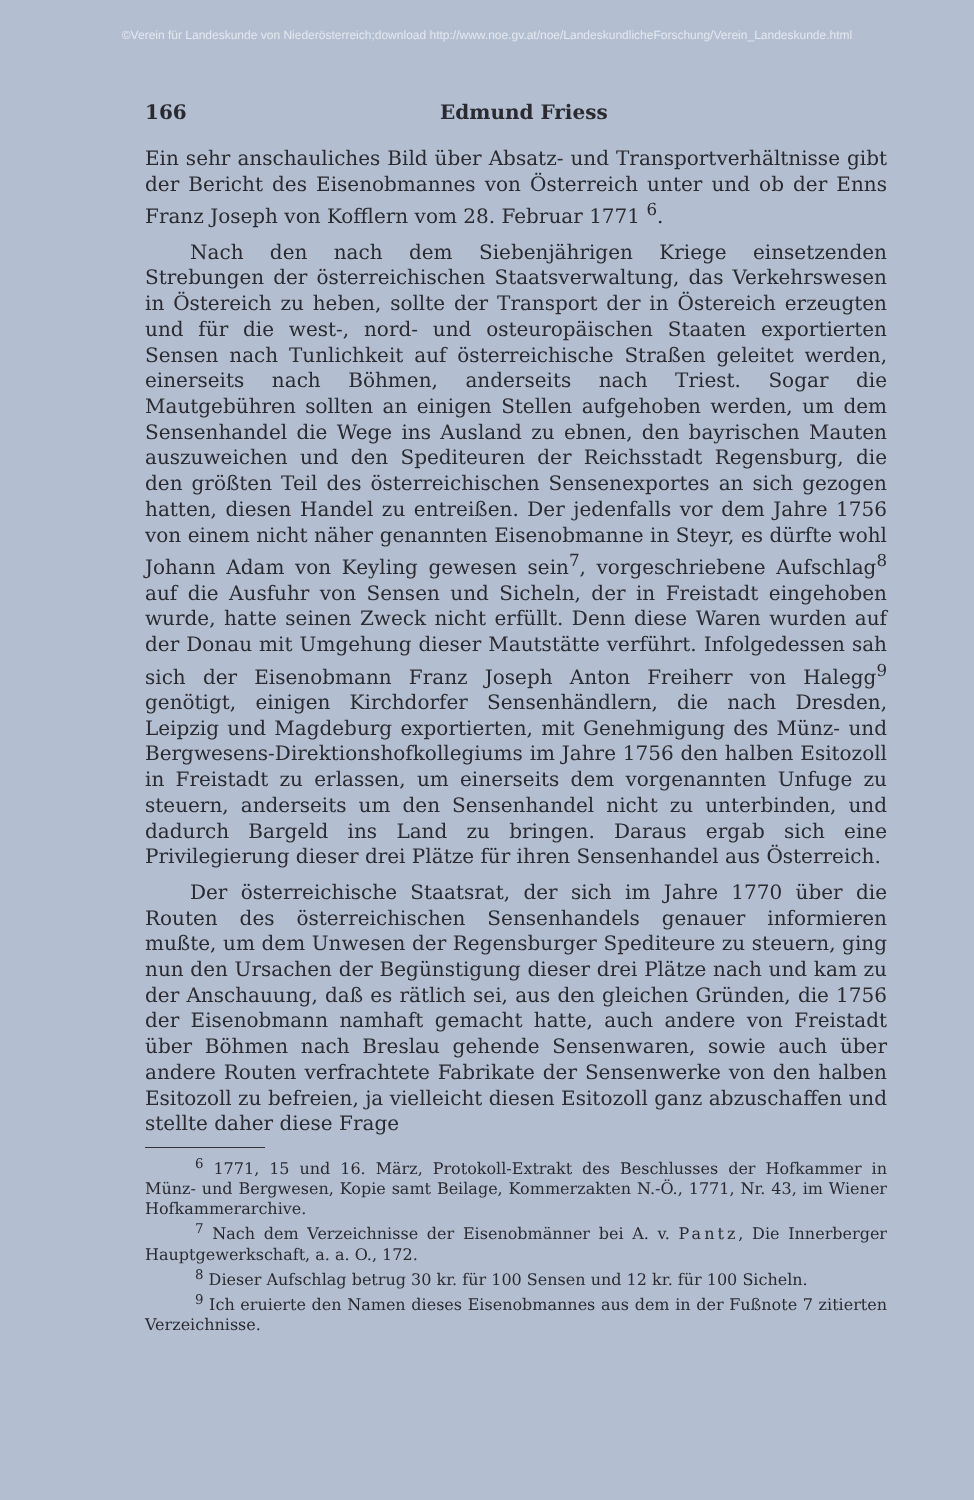©Verein für Landeskunde von Niederösterreich;download http://www.noe.gv.at/noe/LandeskundlicheForschung/Verein_Landeskunde.html
166 Edmund Friess
Ein sehr anschauliches Bild über Absatz- und Transportverhältnisse gibt der Bericht des Eisenobmannes von Österreich unter und ob der Enns Franz Joseph von Kofflern vom 28. Februar 1771 <sup>6</sup>.
Nach den nach dem Siebenjährigen Kriege einsetzenden Strebungen der österreichischen Staatsverwaltung, das Verkehrswesen in Östereich zu heben, sollte der Transport der in Östereich erzeugten und für die west-, nord- und osteuropäischen Staaten exportierten Sensen nach Tunlichkeit auf österreichische Straßen geleitet werden, einerseits nach Böhmen, anderseits nach Triest. Sogar die Mautgebühren sollten an einigen Stellen aufgehoben werden, um dem Sensenhandel die Wege ins Ausland zu ebnen, den bayrischen Mauten auszuweichen und den Spediteuren der Reichsstadt Regensburg, die den größten Teil des österreichischen Sensenexportes an sich gezogen hatten, diesen Handel zu entreißen. Der jedenfalls vor dem Jahre 1756 von einem nicht näher genannten Eisenobmanne in Steyr, es dürfte wohl Johann Adam von Keyling gewesen sein<sup>7</sup>, vorgeschriebene Aufschlag<sup>8</sup> auf die Ausfuhr von Sensen und Sicheln, der in Freistadt eingehoben wurde, hatte seinen Zweck nicht erfüllt. Denn diese Waren wurden auf der Donau mit Umgehung dieser Mautstätte verführt. Infolgedessen sah sich der Eisenobmann Franz Joseph Anton Freiherr von Halegg<sup>9</sup> genötigt, einigen Kirchdorfer Sensenhändlern, die nach Dresden, Leipzig und Magdeburg exportierten, mit Genehmigung des Münz- und Bergwesens-Direktionshofkollegiums im Jahre 1756 den halben Esitozoll in Freistadt zu erlassen, um einerseits dem vorgenannten Unfuge zu steuern, anderseits um den Sensenhandel nicht zu unterbinden, und dadurch Bargeld ins Land zu bringen. Daraus ergab sich eine Privilegierung dieser drei Plätze für ihren Sensenhandel aus Österreich.
Der österreichische Staatsrat, der sich im Jahre 1770 über die Routen des österreichischen Sensenhandels genauer informieren mußte, um dem Unwesen der Regensburger Spediteure zu steuern, ging nun den Ursachen der Begünstigung dieser drei Plätze nach und kam zu der Anschauung, daß es rätlich sei, aus den gleichen Gründen, die 1756 der Eisenobmann namhaft gemacht hatte, auch andere von Freistadt über Böhmen nach Breslau gehende Sensenwaren, sowie auch über andere Routen verfrachtete Fabrikate der Sensenwerke von den halben Esitozoll zu befreien, ja vielleicht diesen Esitozoll ganz abzuschaffen und stellte daher diese Frage
<sup>6</sup> 1771, 15 und 16. März, Protokoll-Extrakt des Beschlusses der Hofkammer in Münz- und Bergwesen, Kopie samt Beilage, Kommerzakten N.-Ö., 1771, Nr. 43, im Wiener Hofkammerarchive.
<sup>7</sup> Nach dem Verzeichnisse der Eisenobmänner bei A. v. Pantz, Die Innerberger Hauptgewerkschaft, a. a. O., 172.
<sup>8</sup> Dieser Aufschlag betrug 30 kr. für 100 Sensen und 12 kr. für 100 Sicheln.
<sup>9</sup> Ich eruierte den Namen dieses Eisenobmannes aus dem in der Fußnote 7 zitierten Verzeichnisse.